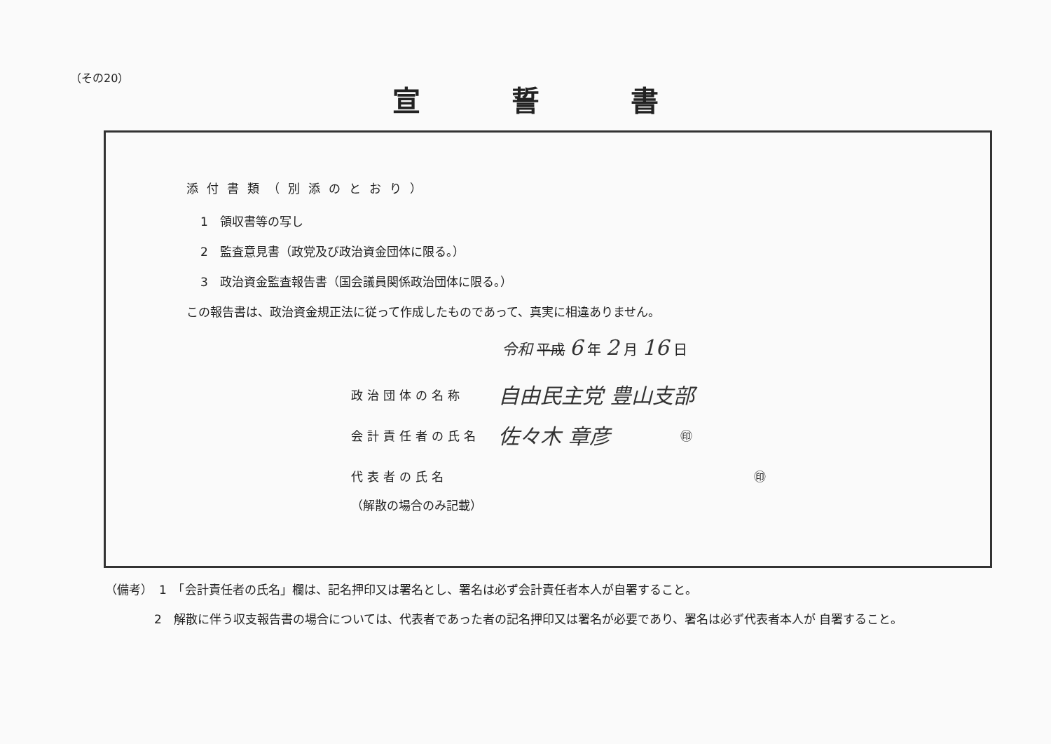（その20）
宣誓書
添付書類（別添のとおり）
1　領収書等の写し
2　監査意見書（政党及び政治資金団体に限る。）
3　政治資金監査報告書（国会議員関係政治団体に限る。）
この報告書は、政治資金規正法に従って作成したものであって、真実に相違ありません。
令和 平成 6 年 2 月 16 日
政治団体の名称 自由民主党 豊山支部
会計責任者の氏名 佐々木 章彦 ㊞
代表者の氏名 ㊞
（解散の場合のみ記載）
（備考）　1　「会計責任者の氏名」欄は、記名押印又は署名とし、署名は必ず会計責任者本人が自署すること。
2　解散に伴う収支報告書の場合については、代表者であった者の記名押印又は署名が必要であり、署名は必ず代表者本人が 自署すること。